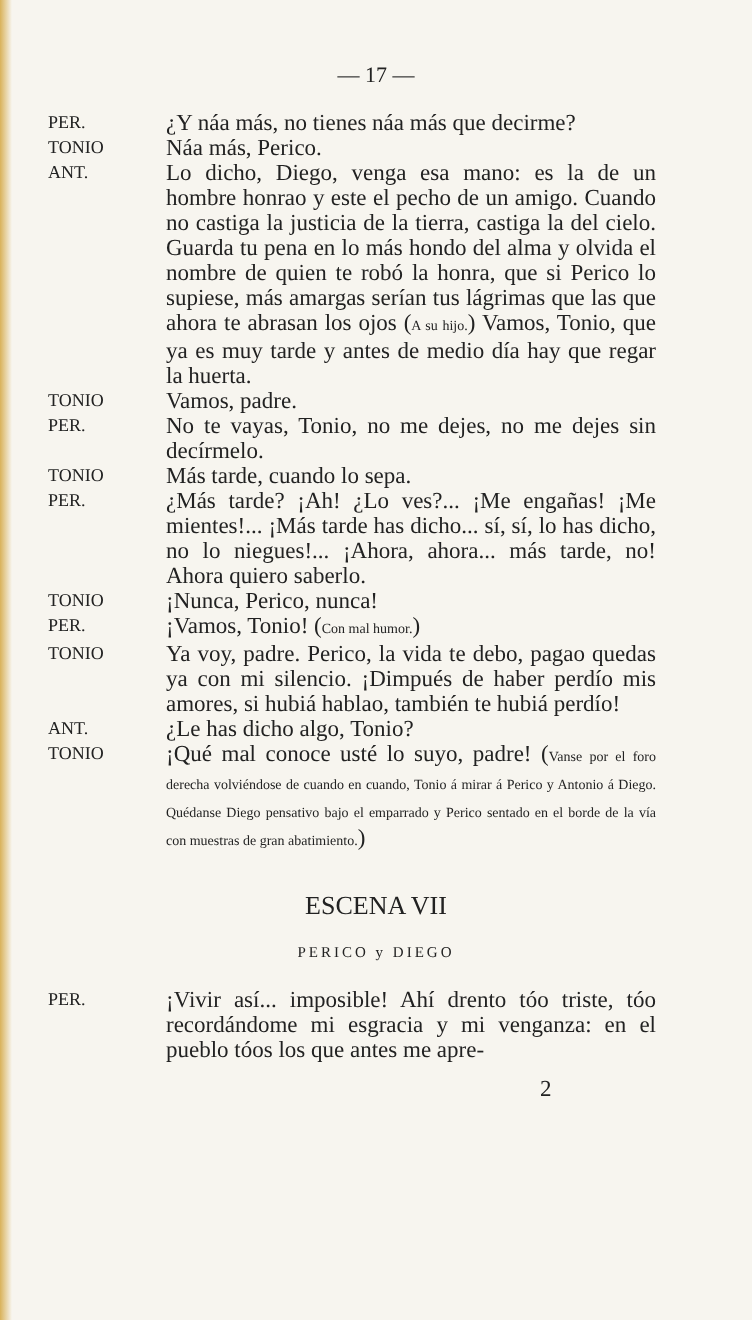— 17 —
PER.
¿Y náa más, no tienes náa más que decirme?
TONIO
Náa más, Perico.
ANT.
Lo dicho, Diego, venga esa mano: es la de un hombre honrao y este el pecho de un amigo. Cuando no castiga la justicia de la tierra, castiga la del cielo. Guarda tu pena en lo más hondo del alma y olvida el nombre de quien te robó la honra, que si Perico lo supiese, más amargas serían tus lágrimas que las que ahora te abrasan los ojos (A su hijo.) Vamos, Tonio, que ya es muy tarde y antes de medio día hay que regar la huerta.
TONIO
Vamos, padre.
PER.
No te vayas, Tonio, no me dejes, no me dejes sin decírmelo.
TONIO
Más tarde, cuando lo sepa.
PER.
¿Más tarde? ¡Ah! ¿Lo ves?... ¡Me engañas! ¡Me mientes!... ¡Más tarde has dicho... sí, sí, lo has dicho, no lo niegues!... ¡Ahora, ahora... más tarde, no! Ahora quiero saberlo.
TONIO
¡Nunca, Perico, nunca!
PER.
¡Vamos, Tonio! (Con mal humor.)
TONIO
Ya voy, padre. Perico, la vida te debo, pagao quedas ya con mi silencio. ¡Dimpués de haber perdío mis amores, si hubiá hablao, también te hubiá perdío!
ANT.
¿Le has dicho algo, Tonio?
TONIO
¡Qué mal conoce usté lo suyo, padre! (Vanse por el foro derecha volviéndose de cuando en cuando, Tonio á mirar á Perico y Antonio á Diego. Quédanse Diego pensativo bajo el emparrado y Perico sentado en el borde de la vía con muestras de gran abatimiento.)
ESCENA VII
PERICO y DIEGO
PER.
¡Vivir así... imposible! Ahí drento tóo triste, tóo recordándome mi esgracia y mi venganza: en el pueblo tóos los que antes me apre-
2